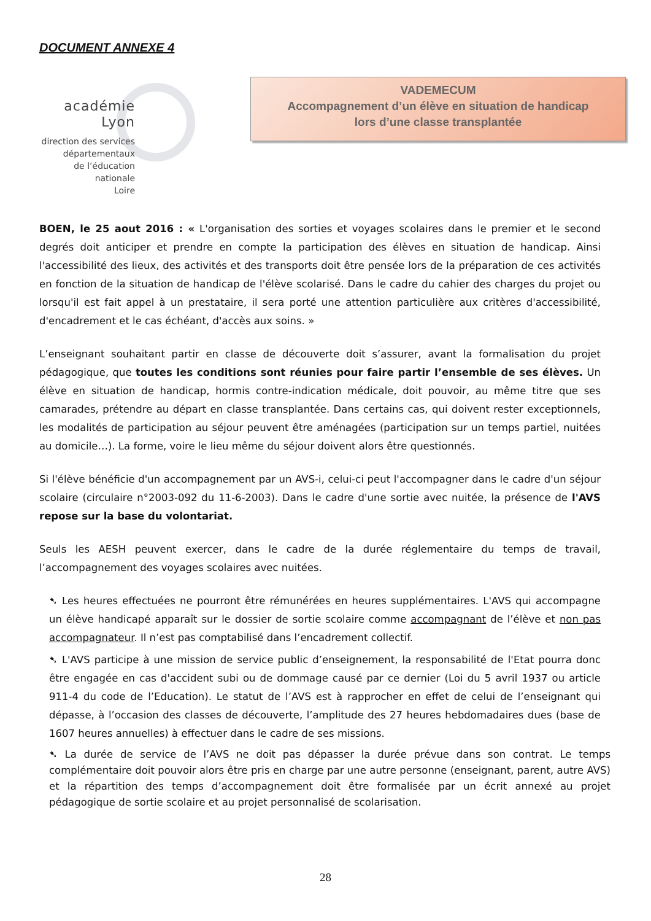DOCUMENT ANNEXE 4
académie
Lyon
direction des services
départementaux
de l’éducation nationale
Loire
VADEMECUM
Accompagnement d’un élève en situation de handicap
lors d’une classe transplantée
BOEN, le 25 aout 2016 : « L'organisation des sorties et voyages scolaires dans le premier et le second degrés doit anticiper et prendre en compte la participation des élèves en situation de handicap. Ainsi l'accessibilité des lieux, des activités et des transports doit être pensée lors de la préparation de ces activités en fonction de la situation de handicap de l'élève scolarisé. Dans le cadre du cahier des charges du projet ou lorsqu'il est fait appel à un prestataire, il sera porté une attention particulière aux critères d'accessibilité, d'encadrement et le cas échéant, d'accès aux soins. »
L’enseignant souhaitant partir en classe de découverte doit s’assurer, avant la formalisation du projet pédagogique, que toutes les conditions sont réunies pour faire partir l’ensemble de ses élèves. Un élève en situation de handicap, hormis contre-indication médicale, doit pouvoir, au même titre que ses camarades, prétendre au départ en classe transplantée. Dans certains cas, qui doivent rester exceptionnels, les modalités de participation au séjour peuvent être aménagées (participation sur un temps partiel, nuitées au domicile…). La forme, voire le lieu même du séjour doivent alors être questionnés.
Si l'élève bénéficie d'un accompagnement par un AVS-i, celui-ci peut l'accompagner dans le cadre d'un séjour scolaire (circulaire n°2003-092 du 11-6-2003). Dans le cadre d'une sortie avec nuitée, la présence de l'AVS repose sur la base du volontariat.
Seuls les AESH peuvent exercer, dans le cadre de la durée réglementaire du temps de travail, l’accompagnement des voyages scolaires avec nuitées.
➷ Les heures effectuées ne pourront être rémunérées en heures supplémentaires. L'AVS qui accompagne un élève handicapé apparaît sur le dossier de sortie scolaire comme accompagnant de l’élève et non pas accompagnateur. Il n’est pas comptabilisé dans l’encadrement collectif.
➷ L'AVS participe à une mission de service public d’enseignement, la responsabilité de l'Etat pourra donc être engagée en cas d'accident subi ou de dommage causé par ce dernier (Loi du 5 avril 1937 ou article 911-4 du code de l’Education). Le statut de l’AVS est à rapprocher en effet de celui de l’enseignant qui dépasse, à l’occasion des classes de découverte, l’amplitude des 27 heures hebdomadaires dues (base de 1607 heures annuelles) à effectuer dans le cadre de ses missions.
➷ La durée de service de l’AVS ne doit pas dépasser la durée prévue dans son contrat. Le temps complémentaire doit pouvoir alors être pris en charge par une autre personne (enseignant, parent, autre AVS) et la répartition des temps d’accompagnement doit être formalisée par un écrit annexé au projet pédagogique de sortie scolaire et au projet personnalisé de scolarisation.
28